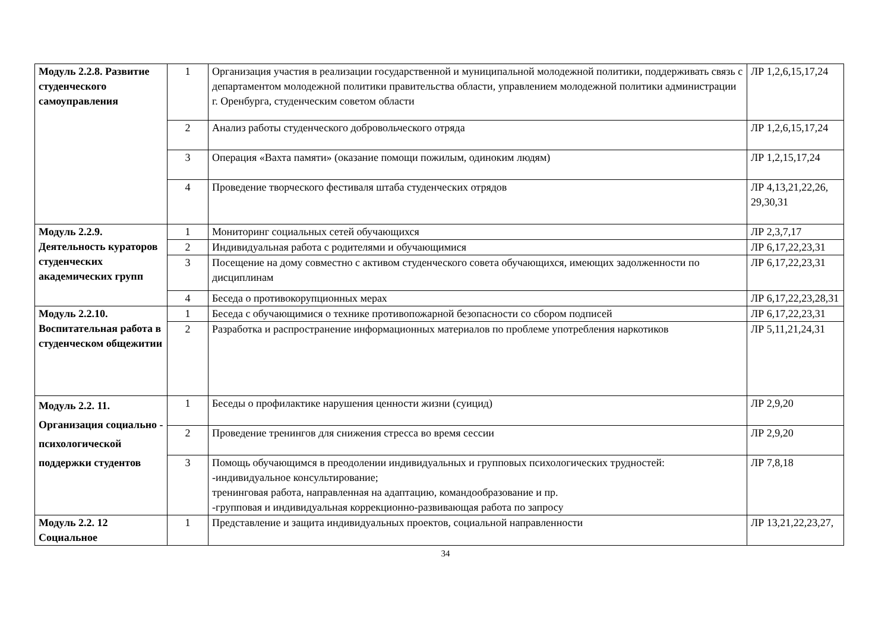| Модуль 2.2.8. Развитие студенческого самоуправления | 1 | Организация участия в реализации государственной и муниципальной молодежной политики, поддерживать связь с департаментом молодежной политики правительства области, управлением молодежной политики администрации г. Оренбурга, студенческим советом области | ЛР 1,2,6,15,17,24 |
| | 2 | Анализ работы студенческого добровольческого отряда | ЛР 1,2,6,15,17,24 |
| | 3 | Операция «Вахта памяти» (оказание помощи пожилым, одиноким людям) | ЛР 1,2,15,17,24 |
| | 4 | Проведение творческого фестиваля штаба студенческих отрядов | ЛР 4,13,21,22,26, 29,30,31 |
| Модуль 2.2.9. Деятельность кураторов студенческих академических групп | 1 | Мониторинг социальных сетей обучающихся | ЛР 2,3,7,17 |
| | 2 | Индивидуальная работа с родителями и обучающимися | ЛР 6,17,22,23,31 |
| | 3 | Посещение на дому совместно с активом студенческого совета обучающихся, имеющих задолженности по дисциплинам | ЛР 6,17,22,23,31 |
| | 4 | Беседа о противокорупционных мерах | ЛР 6,17,22,23,28,31 |
| Модуль 2.2.10. Воспитательная работа в студенческом общежитии | 1 | Беседа с обучающимися о технике противопожарной безопасности со сбором подписей | ЛР 6,17,22,23,31 |
| | 2 | Разработка и распространение информационных материалов по проблеме употребления наркотиков | ЛР 5,11,21,24,31 |
| Модуль 2.2. 11. Организация социально - психологической поддержки студентов | 1 | Беседы о профилактике нарушения ценности жизни (суицид) | ЛР 2,9,20 |
| | 2 | Проведение тренингов для снижения стресса во время сессии | ЛР 2,9,20 |
| | 3 | Помощь обучающимся в преодолении индивидуальных и групповых психологических трудностей: -индивидуальное консультирование; тренинговая работа, направленная на адаптацию, командообразование и пр. -групповая и индивидуальная коррекционно-развивающая работа по запросу | ЛР 7,8,18 |
| Модуль 2.2. 12 Социальное | 1 | Представление и защита индивидуальных проектов, социальной направленности | ЛР 13,21,22,23,27, |
34